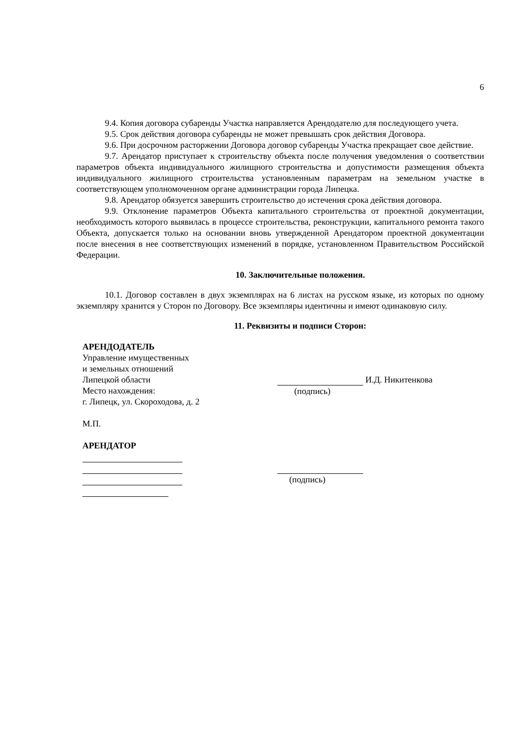6
9.4. Копия договора субаренды Участка направляется Арендодателю для последующего учета.
9.5. Срок действия договора субаренды не может превышать срок действия Договора.
9.6. При досрочном расторжении Договора договор субаренды Участка прекращает свое действие.
9.7. Арендатор приступает к строительству объекта после получения уведомления о соответствии параметров объекта индивидуального жилищного строительства и допустимости размещения объекта индивидуального жилищного строительства установленным параметрам на земельном участке в соответствующем уполномоченном органе администрации города Липецка.
9.8. Арендатор обязуется завершить строительство до истечения срока действия договора.
9.9. Отклонение параметров Объекта капитального строительства от проектной документации, необходимость которого выявилась в процессе строительства, реконструкции, капитального ремонта такого Объекта, допускается только на основании вновь утвержденной Арендатором проектной документации после внесения в нее соответствующих изменений в порядке, установленном Правительством Российской Федерации.
10. Заключительные положения.
10.1. Договор составлен в двух экземплярах на 6 листах на русском языке, из которых по одному экземпляру хранится у Сторон по Договору. Все экземпляры идентичны и имеют одинаковую силу.
11. Реквизиты и подписи Сторон:
АРЕНДОДАТЕЛЬ
Управление имущественных
и земельных отношений
Липецкой области
Место нахождения:
г. Липецк, ул. Скороходова, д. 2
М.П.
АРЕНДАТОР
И.Д. Никитенкова
(подпись)
(подпись)